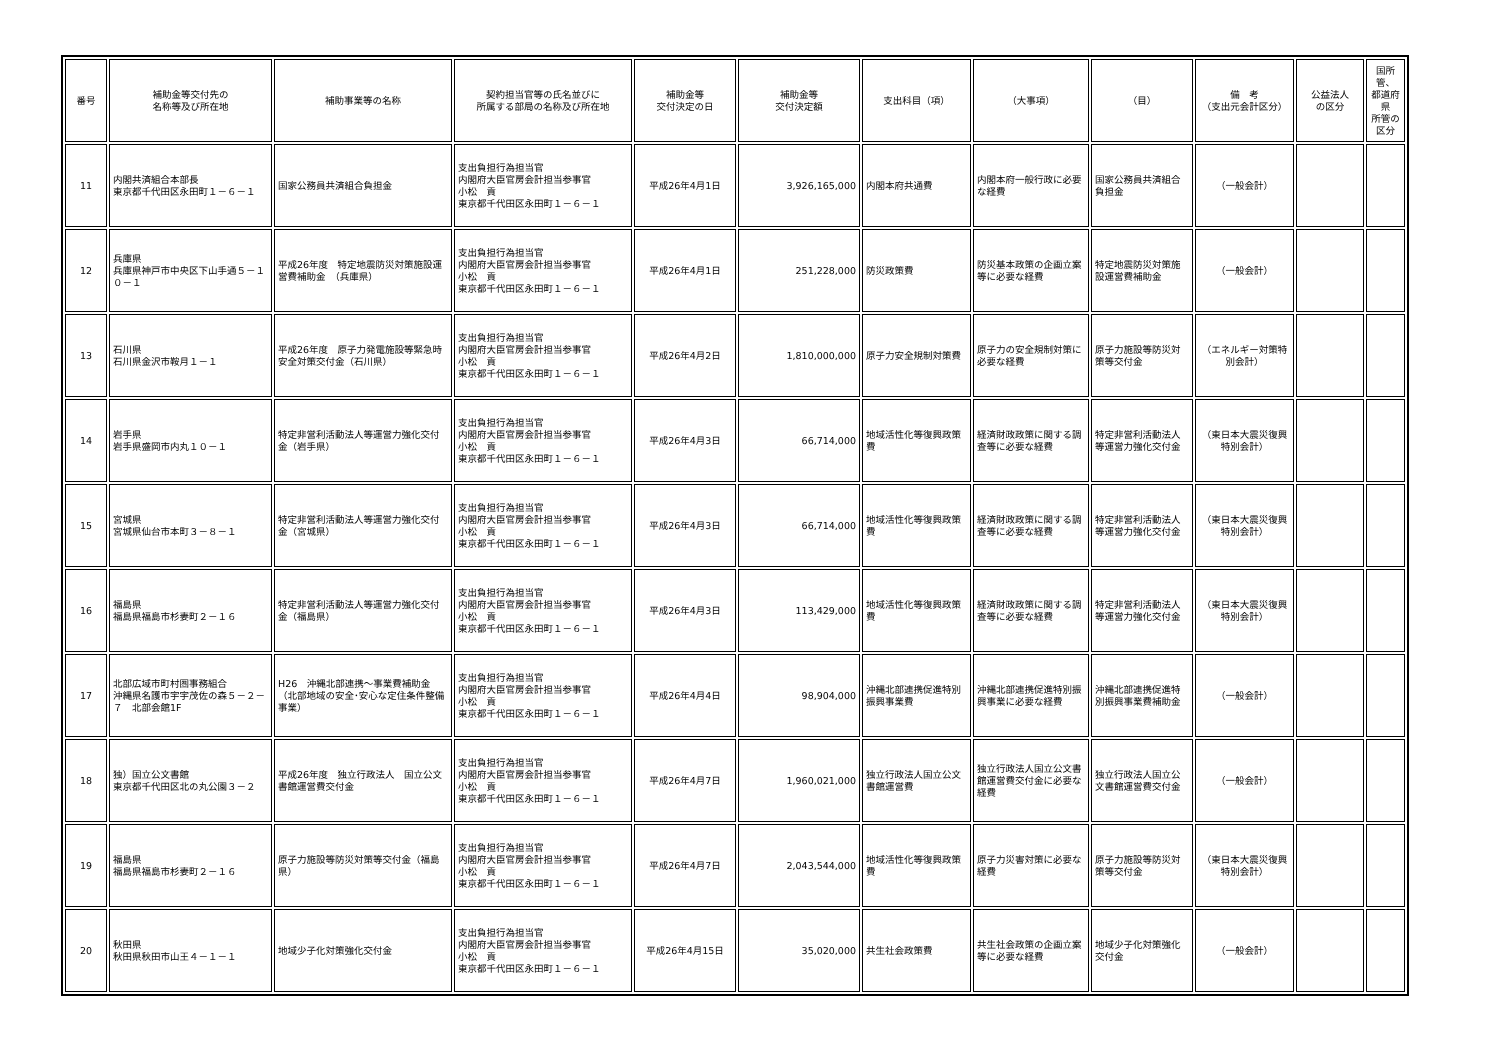| 番号 | 補助金等交付先の 名称等及び所在地 | 補助事業等の名称 | 契約担当官等の氏名並びに 所属する部局の名称及び所在地 | 補助金等 交付決定の日 | 補助金等 交付決定額 | 支出科目（項） | （大事項） | （目） | 備 考 （支出元会計区分） | 公益法人 の区分 | 国所管、 都道府県 所管の区分 |
| --- | --- | --- | --- | --- | --- | --- | --- | --- | --- | --- | --- |
| 11 | 内閣共済組合本部長 東京都千代田区永田町１－６－１ | 国家公務員共済組合負担金 | 支出負担行為担当官 内閣府大臣官房会計担当参事官 小松 貢 東京都千代田区永田町１－６－１ | 平成26年4月1日 | 3,926,165,000 | 内閣本府共通費 | 内閣本府一般行政に必要な経費 | 国家公務員共済組合負担金 | （一般会計） | | |
| 12 | 兵庫県 兵庫県神戸市中央区下山手通５－１０－１ | 平成26年度 特定地震防災対策施設運営費補助金 （兵庫県） | 支出負担行為担当官 内閣府大臣官房会計担当参事官 小松 貢 東京都千代田区永田町１－６－１ | 平成26年4月1日 | 251,228,000 | 防災政策費 | 防災基本政策の企画立案等に必要な経費 | 特定地震防災対策施設運営費補助金 | （一般会計） | | |
| 13 | 石川県 石川県金沢市鞍月１－１ | 平成26年度 原子力発電施設等緊急時安全対策交付金（石川県） | 支出負担行為担当官 内閣府大臣官房会計担当参事官 小松 貢 東京都千代田区永田町１－６－１ | 平成26年4月2日 | 1,810,000,000 | 原子力安全規制対策費 | 原子力の安全規制対策に必要な経費 | 原子力施設等防災対策等交付金 | （エネルギー対策特別会計） | | |
| 14 | 岩手県 岩手県盛岡市内丸１０－１ | 特定非営利活動法人等運営力強化交付金（岩手県） | 支出負担行為担当官 内閣府大臣官房会計担当参事官 小松 貢 東京都千代田区永田町１－６－１ | 平成26年4月3日 | 66,714,000 | 地域活性化等復興政策費 | 経済財政政策に関する調査等に必要な経費 | 特定非営利活動法人等運営力強化交付金 | （東日本大震災復興特別会計） | | |
| 15 | 宮城県 宮城県仙台市本町３－８－１ | 特定非営利活動法人等運営力強化交付金（宮城県） | 支出負担行為担当官 内閣府大臣官房会計担当参事官 小松 貢 東京都千代田区永田町１－６－１ | 平成26年4月3日 | 66,714,000 | 地域活性化等復興政策費 | 経済財政政策に関する調査等に必要な経費 | 特定非営利活動法人等運営力強化交付金 | （東日本大震災復興特別会計） | | |
| 16 | 福島県 福島県福島市杉妻町２－１６ | 特定非営利活動法人等運営力強化交付金（福島県） | 支出負担行為担当官 内閣府大臣官房会計担当参事官 小松 貢 東京都千代田区永田町１－６－１ | 平成26年4月3日 | 113,429,000 | 地域活性化等復興政策費 | 経済財政政策に関する調査等に必要な経費 | 特定非営利活動法人等運営力強化交付金 | （東日本大震災復興特別会計） | | |
| 17 | 北部広域市町村圏事務組合 沖縄県名護市宇宇茂佐の森５－２－７ 北部会館1F | H26 沖縄北部連携～事業費補助金（北部地域の安全･安心な定住条件整備事業） | 支出負担行為担当官 内閣府大臣官房会計担当参事官 小松 貢 東京都千代田区永田町１－６－１ | 平成26年4月4日 | 98,904,000 | 沖縄北部連携促進特別振興事業費 | 沖縄北部連携促進特別振興事業に必要な経費 | 沖縄北部連携促進特別振興事業費補助金 | （一般会計） | | |
| 18 | 独）国立公文書館 東京都千代田区北の丸公園３－２ | 平成26年度 独立行政法人 国立公文書館運営費交付金 | 支出負担行為担当官 内閣府大臣官房会計担当参事官 小松 貢 東京都千代田区永田町１－６－１ | 平成26年4月7日 | 1,960,021,000 | 独立行政法人国立公文書館運営費 | 独立行政法人国立公文書館運営費交付金に必要な経費 | 独立行政法人国立公文書館運営費交付金 | （一般会計） | | |
| 19 | 福島県 福島県福島市杉妻町２－１６ | 原子力施設等防災対策等交付金（福島県） | 支出負担行為担当官 内閣府大臣官房会計担当参事官 小松 貢 東京都千代田区永田町１－６－１ | 平成26年4月7日 | 2,043,544,000 | 地域活性化等復興政策費 | 原子力災害対策に必要な経費 | 原子力施設等防災対策等交付金 | （東日本大震災復興特別会計） | | |
| 20 | 秋田県 秋田県秋田市山王４－１－１ | 地域少子化対策強化交付金 | 支出負担行為担当官 内閣府大臣官房会計担当参事官 小松 貢 東京都千代田区永田町１－６－１ | 平成26年4月15日 | 35,020,000 | 共生社会政策費 | 共生社会政策の企画立案等に必要な経費 | 地域少子化対策強化交付金 | （一般会計） | | |